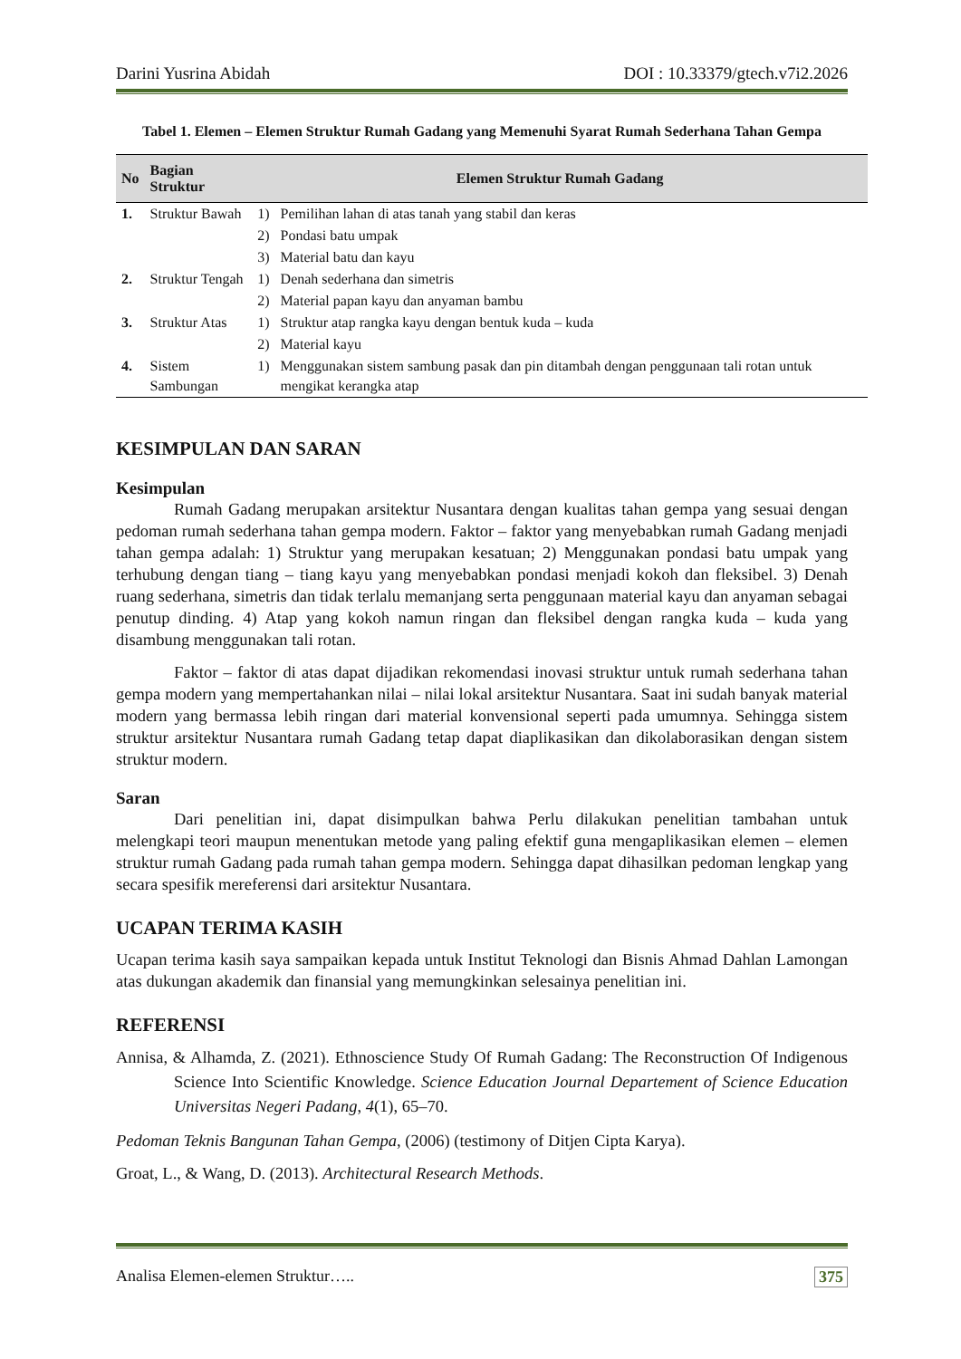Darini Yusrina Abidah DOI : 10.33379/gtech.v7i2.2026
Tabel 1. Elemen – Elemen Struktur Rumah Gadang yang Memenuhi Syarat Rumah Sederhana Tahan Gempa
| No | Bagian Struktur | Elemen Struktur Rumah Gadang | |
| --- | --- | --- | --- |
| 1. | Struktur Bawah | 1) | Pemilihan lahan di atas tanah yang stabil dan keras |
| | | 2) | Pondasi batu umpak |
| | | 3) | Material batu dan kayu |
| 2. | Struktur Tengah | 1) | Denah sederhana dan simetris |
| | | 2) | Material papan kayu dan anyaman bambu |
| 3. | Struktur Atas | 1) | Struktur atap rangka kayu dengan bentuk kuda – kuda |
| | | 2) | Material kayu |
| 4. | Sistem Sambungan | 1) | Menggunakan sistem sambung pasak dan pin ditambah dengan penggunaan tali rotan untuk mengikat kerangka atap |
KESIMPULAN DAN SARAN
Kesimpulan
Rumah Gadang merupakan arsitektur Nusantara dengan kualitas tahan gempa yang sesuai dengan pedoman rumah sederhana tahan gempa modern. Faktor – faktor yang menyebabkan rumah Gadang menjadi tahan gempa adalah: 1) Struktur yang merupakan kesatuan; 2) Menggunakan pondasi batu umpak yang terhubung dengan tiang – tiang kayu yang menyebabkan pondasi menjadi kokoh dan fleksibel. 3) Denah ruang sederhana, simetris dan tidak terlalu memanjang serta penggunaan material kayu dan anyaman sebagai penutup dinding. 4) Atap yang kokoh namun ringan dan fleksibel dengan rangka kuda – kuda yang disambung menggunakan tali rotan.
Faktor – faktor di atas dapat dijadikan rekomendasi inovasi struktur untuk rumah sederhana tahan gempa modern yang mempertahankan nilai – nilai lokal arsitektur Nusantara. Saat ini sudah banyak material modern yang bermassa lebih ringan dari material konvensional seperti pada umumnya. Sehingga sistem struktur arsitektur Nusantara rumah Gadang tetap dapat diaplikasikan dan dikolaborasikan dengan sistem struktur modern.
Saran
Dari penelitian ini, dapat disimpulkan bahwa Perlu dilakukan penelitian tambahan untuk melengkapi teori maupun menentukan metode yang paling efektif guna mengaplikasikan elemen – elemen struktur rumah Gadang pada rumah tahan gempa modern. Sehingga dapat dihasilkan pedoman lengkap yang secara spesifik mereferensi dari arsitektur Nusantara.
UCAPAN TERIMA KASIH
Ucapan terima kasih saya sampaikan kepada untuk Institut Teknologi dan Bisnis Ahmad Dahlan Lamongan atas dukungan akademik dan finansial yang memungkinkan selesainya penelitian ini.
REFERENSI
Annisa, & Alhamda, Z. (2021). Ethnoscience Study Of Rumah Gadang: The Reconstruction Of Indigenous Science Into Scientific Knowledge. Science Education Journal Departement of Science Education Universitas Negeri Padang, 4(1), 65–70.
Pedoman Teknis Bangunan Tahan Gempa, (2006) (testimony of Ditjen Cipta Karya).
Groat, L., & Wang, D. (2013). Architectural Research Methods.
Analisa Elemen-elemen Struktur….. 375